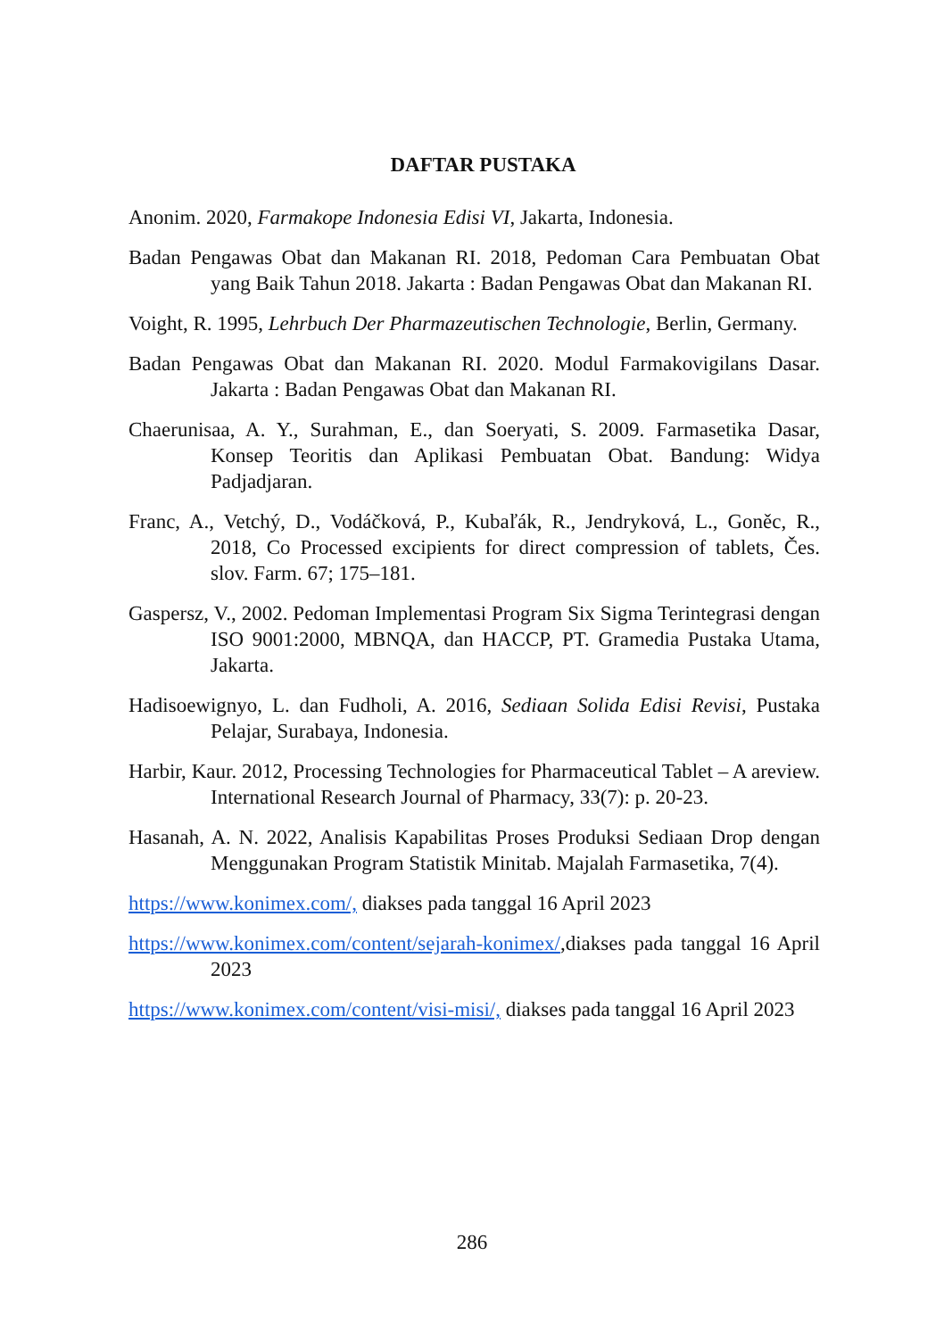DAFTAR PUSTAKA
Anonim. 2020, Farmakope Indonesia Edisi VI, Jakarta, Indonesia.
Badan Pengawas Obat dan Makanan RI. 2018, Pedoman Cara Pembuatan Obat yang Baik Tahun 2018. Jakarta : Badan Pengawas Obat dan Makanan RI.
Voight, R. 1995, Lehrbuch Der Pharmazeutischen Technologie, Berlin, Germany.
Badan Pengawas Obat dan Makanan RI. 2020. Modul Farmakovigilans Dasar. Jakarta : Badan Pengawas Obat dan Makanan RI.
Chaerunisaa, A. Y., Surahman, E., dan Soeryati, S. 2009. Farmasetika Dasar, Konsep Teoritis dan Aplikasi Pembuatan Obat. Bandung: Widya Padjadjaran.
Franc, A., Vetchý, D., Vodáčková, P., Kubaľák, R., Jendryková, L., Goněc, R., 2018, Co Processed excipients for direct compression of tablets, Čes. slov. Farm. 67; 175–181.
Gaspersz, V., 2002. Pedoman Implementasi Program Six Sigma Terintegrasi dengan ISO 9001:2000, MBNQA, dan HACCP, PT. Gramedia Pustaka Utama, Jakarta.
Hadisoewignyo, L. dan Fudholi, A. 2016, Sediaan Solida Edisi Revisi, Pustaka Pelajar, Surabaya, Indonesia.
Harbir, Kaur. 2012, Processing Technologies for Pharmaceutical Tablet – A areview. International Research Journal of Pharmacy, 33(7): p. 20-23.
Hasanah, A. N. 2022, Analisis Kapabilitas Proses Produksi Sediaan Drop dengan Menggunakan Program Statistik Minitab. Majalah Farmasetika, 7(4).
https://www.konimex.com/, diakses pada tanggal 16 April 2023
https://www.konimex.com/content/sejarah-konimex/,diakses pada tanggal 16 April 2023
https://www.konimex.com/content/visi-misi/, diakses pada tanggal 16 April 2023
286